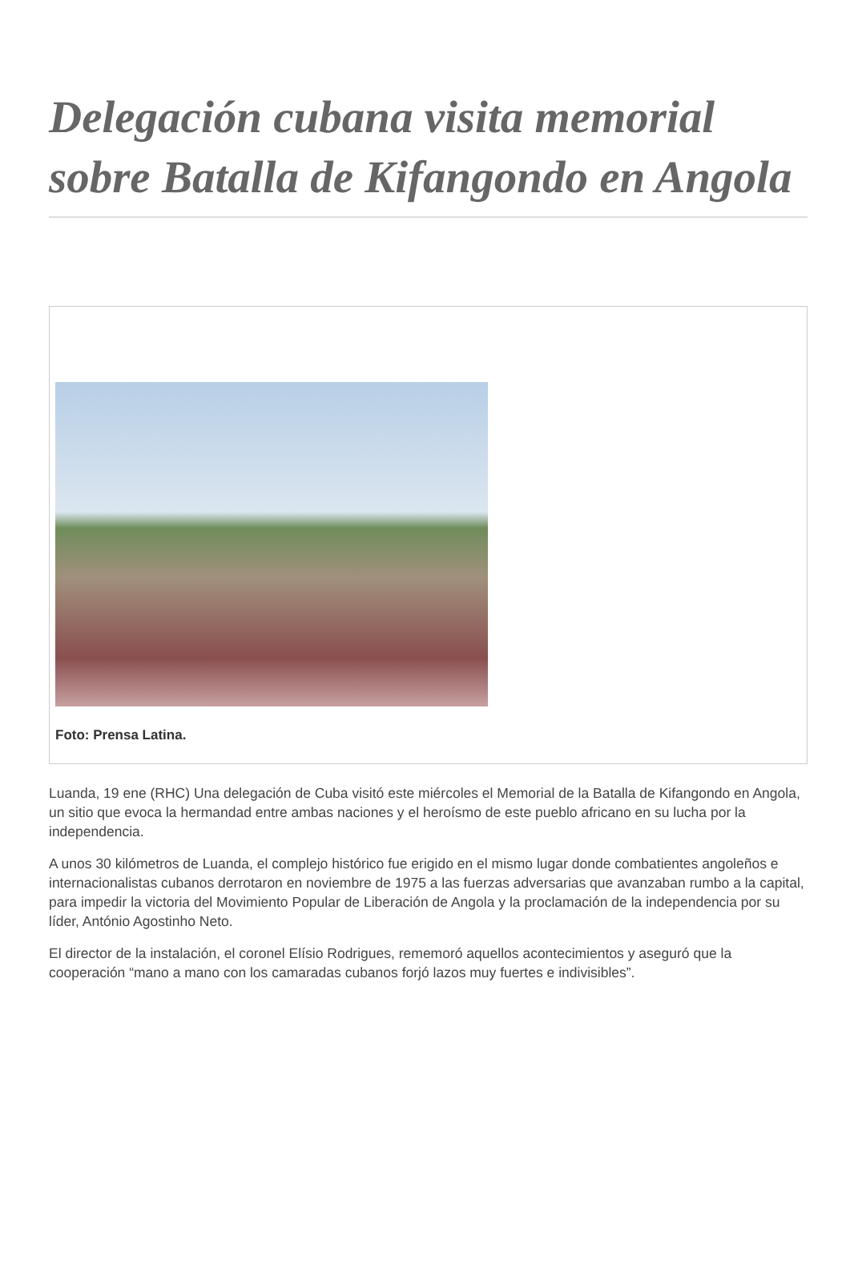Delegación cubana visita memorial sobre Batalla de Kifangondo en Angola
Foto: Prensa Latina.
Luanda, 19 ene (RHC) Una delegación de Cuba visitó este miércoles el Memorial de la Batalla de Kifangondo en Angola, un sitio que evoca la hermandad entre ambas naciones y el heroísmo de este pueblo africano en su lucha por la independencia.
A unos 30 kilómetros de Luanda, el complejo histórico fue erigido en el mismo lugar donde combatientes angoleños e internacionalistas cubanos derrotaron en noviembre de 1975 a las fuerzas adversarias que avanzaban rumbo a la capital, para impedir la victoria del Movimiento Popular de Liberación de Angola y la proclamación de la independencia por su líder, António Agostinho Neto.
El director de la instalación, el coronel Elísio Rodrigues, rememoró aquellos acontecimientos y aseguró que la cooperación “mano a mano con los camaradas cubanos forjó lazos muy fuertes e indivisibles”.